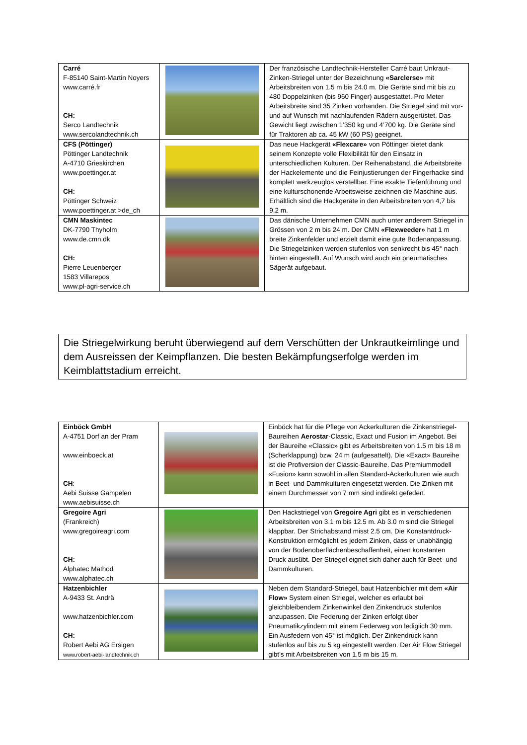| Carré F-85140 Saint-Martin Noyers www.carré.fr CH: Serco Landtechnik www.sercolandtechnik.ch | | Der französische Landtechnik-Hersteller Carré baut Unkraut-Zinken-Striegel unter der Bezeichnung «Sarclerse» mit Arbeitsbreiten von 1.5 m bis 24.0 m. Die Geräte sind mit bis zu 480 Doppelzinken (bis 960 Finger) ausgestattet. Pro Meter Arbeitsbreite sind 35 Zinken vorhanden. Die Striegel sind mit vor- und auf Wunsch mit nachlaufenden Rädern ausgerüstet. Das Gewicht liegt zwischen 1’350 kg und 4’700 kg. Die Geräte sind für Traktoren ab ca. 45 kW (60 PS) geeignet. |
| CFS (Pöttinger) Pöttinger Landtechnik A-4710 Grieskirchen www.poettinger.at CH: Pöttinger Schweiz www.poettinger.at >de_ch | | Das neue Hackgerät «Flexcare» von Pöttinger bietet dank seinem Konzepte volle Flexibilität für den Einsatz in unterschiedlichen Kulturen. Der Reihenabstand, die Arbeitsbreite der Hackelemente und die Feinjustierungen der Fingerhacke sind komplett werkzeuglos verstellbar. Eine exakte Tiefenführung und eine kulturschonende Arbeitsweise zeichnen die Maschine aus. Erhältlich sind die Hackgeräte in den Arbeitsbreiten von 4,7 bis 9,2 m. |
| CMN Maskintec DK-7790 Thyholm www.de.cmn.dk CH: Pierre Leuenberger 1583 Villarepos www.pl-agri-service.ch | | Das dänische Unternehmen CMN auch unter anderem Striegel in Grössen von 2 m bis 24 m. Der CMN «Flexweeder» hat 1 m breite Zinkenfelder und erzielt damit eine gute Bodenanpassung. Die Striegelzinken werden stufenlos von senkrecht bis 45° nach hinten eingestellt. Auf Wunsch wird auch ein pneumatisches Sägerät aufgebaut. |
Die Striegelwirkung beruht überwiegend auf dem Verschütten der Unkrautkeimlinge und dem Ausreissen der Keimpflanzen. Die besten Bekämpfungserfolge werden im Keimblattstadium erreicht.
| Einböck GmbH A-4751 Dorf an der Pram www.einboeck.at CH : Aebi Suisse Gampelen www.aebisuisse.ch | | Einböck hat für die Pflege von Ackerkulturen die Zinkenstriegel-Baureihen Aerostar -Classic, Exact und Fusion im Angebot. Bei der Baureihe «Classic» gibt es Arbeitsbreiten von 1.5 m bis 18 m (Scherklappung) bzw. 24 m (aufgesattelt). Die «Exact» Baureihe ist die Profiversion der Classic-Baureihe. Das Premiummodell «Fusion» kann sowohl in allen Standard-Ackerkulturen wie auch in Beet- und Dammkulturen eingesetzt werden. Die Zinken mit einem Durchmesser von 7 mm sind indirekt gefedert. |
| Gregoire Agri (Frankreich) www.gregoireagri.com CH: Alphatec Mathod www.alphatec.ch | | Den Hackstriegel von Gregoire Agri gibt es in verschiedenen Arbeitsbreiten von 3.1 m bis 12.5 m. Ab 3.0 m sind die Striegel klappbar. Der Strichabstand misst 2.5 cm. Die Konstantdruck-Konstruktion ermöglicht es jedem Zinken, dass er unabhängig von der Bodenoberflächenbeschaffenheit, einen konstanten Druck ausübt. Der Striegel eignet sich daher auch für Beet- und Dammkulturen. |
| Hatzenbichler A-9433 St. Andrä www.hatzenbichler.com CH: Robert Aebi AG Ersigen www.robert-aebi-landtechnik.ch | | Neben dem Standard-Striegel, baut Hatzenbichler mit dem «Air Flow» System einen Striegel, welcher es erlaubt bei gleichbleibendem Zinkenwinkel den Zinkendruck stufenlos anzupassen. Die Federung der Zinken erfolgt über Pneumatikzylindern mit einem Federweg von lediglich 30 mm. Ein Ausfedern von 45° ist möglich. Der Zinkendruck kann stufenlos auf bis zu 5 kg eingestellt werden. Der Air Flow Striegel gibt’s mit Arbeitsbreiten von 1.5 m bis 15 m. |